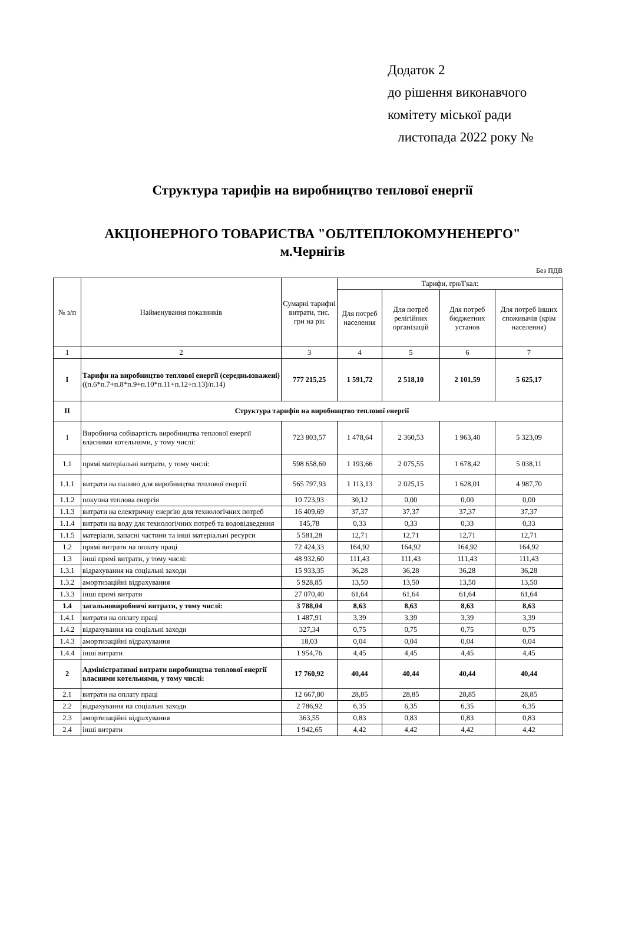Додаток 2
до рішення виконавчого
комітету міської ради
листопада 2022 року №
Структура тарифів на виробництво теплової енергії
АКЦІОНЕРНОГО ТОВАРИСТВА "ОБЛТЕПЛОКОМУНЕНЕРГО"
м.Чернігів
Без ПДВ
| № з/п | Найменування показників | Сумарні тарифні витрати, тис. грн на рік | Тарифи, грн/Гкал: | | | |
| --- | --- | --- | --- | --- | --- | --- |
| | | | Для потреб населення | Для потреб релігійних організацій | Для потреб бюджетних установ | Для потреб інших споживачів (крім населення) |
| 1 | 2 | 3 | 4 | 5 | 6 | 7 |
| I | Тарифи на виробництво теплової енергії (середньозважені) ((п.6*п.7+п.8*п.9+п.10*п.11+п.12+п.13)/п.14) | 777 215,25 | 1 591,72 | 2 518,10 | 2 101,59 | 5 625,17 |
| II | Структура тарифів на виробництво теплової енергії | | | | | |
| 1 | Виробнича собівартість виробництва теплової енергії власними котельнями, у тому числі: | 723 803,57 | 1 478,64 | 2 360,53 | 1 963,40 | 5 323,09 |
| 1.1 | прямі матеріальні витрати, у тому числі: | 598 658,60 | 1 193,66 | 2 075,55 | 1 678,42 | 5 038,11 |
| 1.1.1 | витрати на паливо для виробництва теплової енергії | 565 797,93 | 1 113,13 | 2 025,15 | 1 628,01 | 4 987,70 |
| 1.1.2 | покупна теплова енергія | 10 723,93 | 30,12 | 0,00 | 0,00 | 0,00 |
| 1.1.3 | витрати на електричну енергію для технологічних потреб | 16 409,69 | 37,37 | 37,37 | 37,37 | 37,37 |
| 1.1.4 | витрати на воду для технологічних потреб та водовідведення | 145,78 | 0,33 | 0,33 | 0,33 | 0,33 |
| 1.1.5 | матеріали, запасні частини та інші матеріальні ресурси | 5 581,28 | 12,71 | 12,71 | 12,71 | 12,71 |
| 1.2 | прямі витрати на оплату праці | 72 424,33 | 164,92 | 164,92 | 164,92 | 164,92 |
| 1.3 | інші прямі витрати, у тому числі: | 48 932,60 | 111,43 | 111,43 | 111,43 | 111,43 |
| 1.3.1 | відрахування на соціальні заходи | 15 933,35 | 36,28 | 36,28 | 36,28 | 36,28 |
| 1.3.2 | амортизаційні відрахування | 5 928,85 | 13,50 | 13,50 | 13,50 | 13,50 |
| 1.3.3 | інші прямі витрати | 27 070,40 | 61,64 | 61,64 | 61,64 | 61,64 |
| 1.4 | загальновиробничі витрати, у тому числі: | 3 788,04 | 8,63 | 8,63 | 8,63 | 8,63 |
| 1.4.1 | витрати на оплату праці | 1 487,91 | 3,39 | 3,39 | 3,39 | 3,39 |
| 1.4.2 | відрахування на соціальні заходи | 327,34 | 0,75 | 0,75 | 0,75 | 0,75 |
| 1.4.3 | амортизаційні відрахування | 18,03 | 0,04 | 0,04 | 0,04 | 0,04 |
| 1.4.4 | інші витрати | 1 954,76 | 4,45 | 4,45 | 4,45 | 4,45 |
| 2 | Адміністративні витрати виробництва теплової енергії власними котельнями, у тому числі: | 17 760,92 | 40,44 | 40,44 | 40,44 | 40,44 |
| 2.1 | витрати на оплату праці | 12 667,80 | 28,85 | 28,85 | 28,85 | 28,85 |
| 2.2 | відрахування на соціальні заходи | 2 786,92 | 6,35 | 6,35 | 6,35 | 6,35 |
| 2.3 | амортизаційні відрахування | 363,55 | 0,83 | 0,83 | 0,83 | 0,83 |
| 2.4 | інші витрати | 1 942,65 | 4,42 | 4,42 | 4,42 | 4,42 |